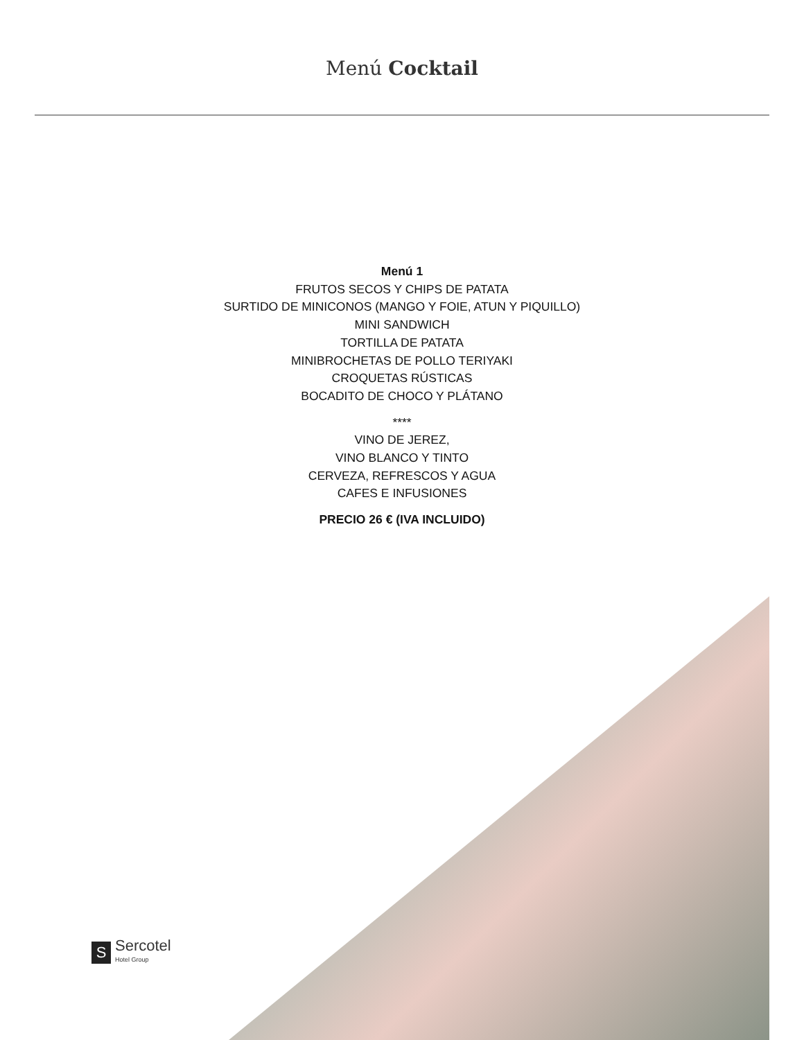Menú Cocktail
Menú 1
FRUTOS SECOS Y CHIPS DE PATATA
SURTIDO DE MINICONOS (MANGO Y FOIE, ATUN Y PIQUILLO)
MINI SANDWICH
TORTILLA DE PATATA
MINIBROCHETAS DE POLLO TERIYAKI
CROQUETAS RÚSTICAS
BOCADITO DE CHOCO Y PLÁTANO
****
VINO DE JEREZ,
VINO BLANCO Y TINTO
CERVEZA, REFRESCOS Y AGUA
CAFES E INFUSIONES
PRECIO 26 € (IVA INCLUIDO)
S
Sercotel
Hotel Group